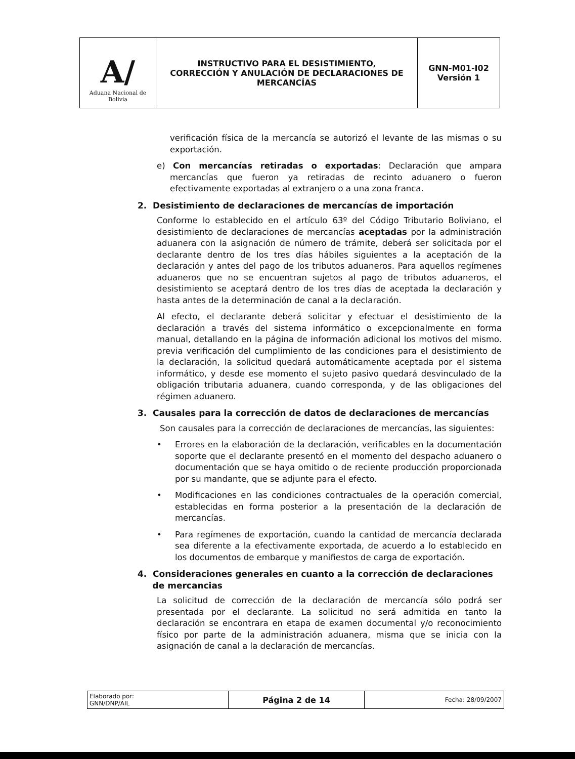| A/ Aduana Nacional de Bolivia | INSTRUCTIVO PARA EL DESISTIMIENTO, CORRECCIÓN Y ANULACIÓN DE DECLARACIONES DE MERCANCÍAS | GNN-M01-I02 Versión 1 |
verificación física de la mercancía se autorizó el levante de las mismas o su exportación.
e) Con mercancías retiradas o exportadas: Declaración que ampara mercancías que fueron ya retiradas de recinto aduanero o fueron efectivamente exportadas al extranjero o a una zona franca.
2. Desistimiento de declaraciones de mercancías de importación
Conforme lo establecido en el artículo 63º del Código Tributario Boliviano, el desistimiento de declaraciones de mercancías aceptadas por la administración aduanera con la asignación de número de trámite, deberá ser solicitada por el declarante dentro de los tres días hábiles siguientes a la aceptación de la declaración y antes del pago de los tributos aduaneros. Para aquellos regímenes aduaneros que no se encuentran sujetos al pago de tributos aduaneros, el desistimiento se aceptará dentro de los tres días de aceptada la declaración y hasta antes de la determinación de canal a la declaración.
Al efecto, el declarante deberá solicitar y efectuar el desistimiento de la declaración a través del sistema informático o excepcionalmente en forma manual, detallando en la página de información adicional los motivos del mismo. previa verificación del cumplimiento de las condiciones para el desistimiento de la declaración, la solicitud quedará automáticamente aceptada por el sistema informático, y desde ese momento el sujeto pasivo quedará desvinculado de la obligación tributaria aduanera, cuando corresponda, y de las obligaciones del régimen aduanero.
3. Causales para la corrección de datos de declaraciones de mercancías
Son causales para la corrección de declaraciones de mercancías, las siguientes:
• Errores en la elaboración de la declaración, verificables en la documentación soporte que el declarante presentó en el momento del despacho aduanero o documentación que se haya omitido o de reciente producción proporcionada por su mandante, que se adjunte para el efecto.
• Modificaciones en las condiciones contractuales de la operación comercial, establecidas en forma posterior a la presentación de la declaración de mercancías.
• Para regímenes de exportación, cuando la cantidad de mercancía declarada sea diferente a la efectivamente exportada, de acuerdo a lo establecido en los documentos de embarque y manifiestos de carga de exportación.
4. Consideraciones generales en cuanto a la corrección de declaraciones
de mercancias
La solicitud de corrección de la declaración de mercancía sólo podrá ser presentada por el declarante. La solicitud no será admitida en tanto la declaración se encontrara en etapa de examen documental y/o reconocimiento físico por parte de la administración aduanera, misma que se inicia con la asignación de canal a la declaración de mercancías.
| Elaborado por: GNN/DNP/AIL | Página 2 de 14 | Fecha: 28/09/2007 |